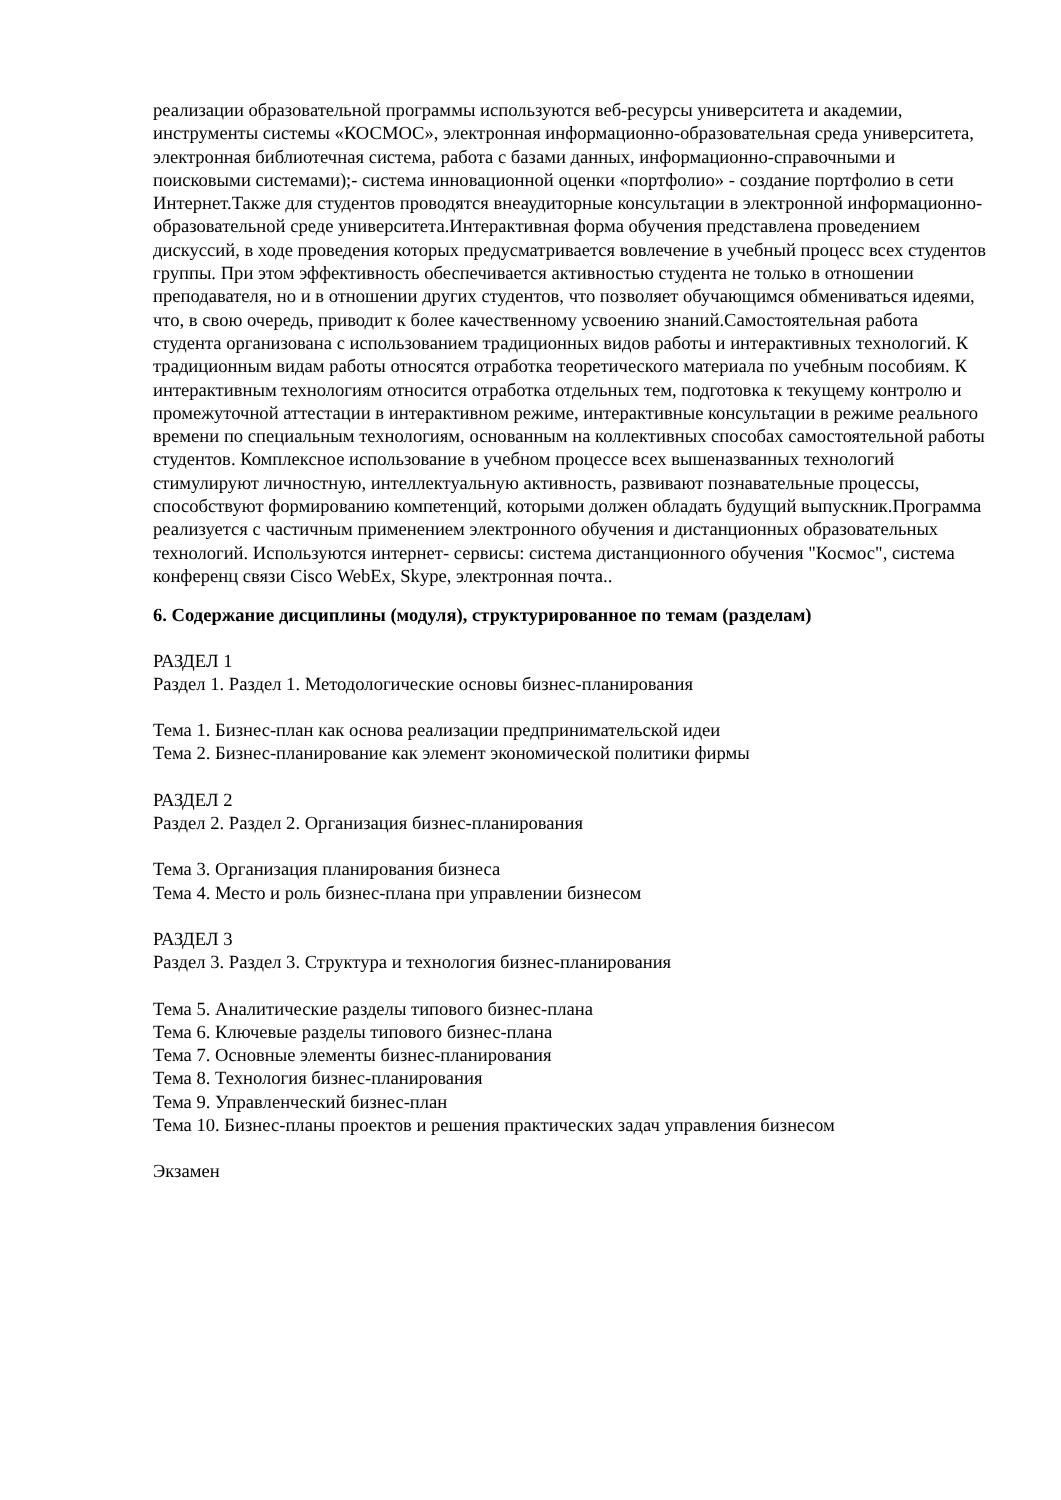реализации образовательной программы используются веб-ресурсы университета и академии, инструменты системы «КОСМОС», электронная информационно-образовательная среда университета, электронная библиотечная система, работа с базами данных, информационно-справочными и поисковыми системами);- система инновационной оценки «портфолио» - создание портфолио в сети Интернет.Также для студентов проводятся внеаудиторные консультации в электронной информационно-образовательной среде университета.Интерактивная форма обучения представлена проведением дискуссий, в ходе проведения которых предусматривается вовлечение в учебный процесс всех студентов группы. При этом эффективность обеспечивается активностью студента не только в отношении преподавателя, но и в отношении других студентов, что позволяет обучающимся обмениваться идеями, что, в свою очередь, приводит к более качественному усвоению знаний.Самостоятельная работа студента организована с использованием традиционных видов работы и интерактивных технологий. К традиционным видам работы относятся отработка теоретического материала по учебным пособиям. К интерактивным технологиям относится отработка отдельных тем, подготовка к текущему контролю и промежуточной аттестации в интерактивном режиме, интерактивные консультации в режиме реального времени по специальным технологиям, основанным на коллективных способах самостоятельной работы студентов. Комплексное использование в учебном процессе всех вышеназванных технологий стимулируют личностную, интеллектуальную активность, развивают познавательные процессы, способствуют формированию компетенций, которыми должен обладать будущий выпускник.Программа реализуется с частичным применением электронного обучения и дистанционных образовательных технологий. Используются интернет- сервисы: система дистанционного обучения "Космос", система конференц связи Cisco WebEx, Skype, электронная почта..
6. Содержание дисциплины (модуля), структурированное по темам (разделам)
РАЗДЕЛ 1
Раздел 1. Раздел 1. Методологические основы бизнес-планирования
Тема 1. Бизнес-план как основа реализации предпринимательской идеи
Тема 2. Бизнес-планирование как элемент экономической политики фирмы
РАЗДЕЛ 2
Раздел 2. Раздел 2. Организация бизнес-планирования
Тема 3. Организация планирования бизнеса
Тема 4. Место и роль бизнес-плана при управлении бизнесом
РАЗДЕЛ 3
Раздел 3. Раздел 3. Структура и технология бизнес-планирования
Тема 5. Аналитические разделы типового бизнес-плана
Тема 6. Ключевые разделы типового бизнес-плана
Тема 7. Основные элементы бизнес-планирования
Тема 8. Технология бизнес-планирования
Тема 9. Управленческий бизнес-план
Тема 10. Бизнес-планы проектов и решения практических задач управления бизнесом
Экзамен